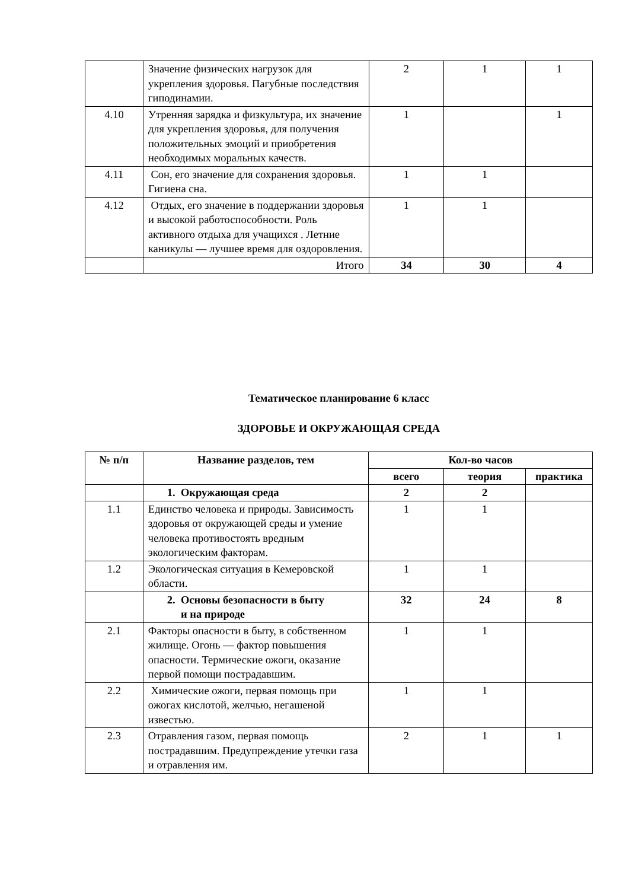| | Значение физических нагрузок для укрепления здоровья. Пагубные последствия гиподинамии. | 2 | 1 | 1 |
| 4.10 | Утренняя зарядка и физкультура, их значение для укрепления здоровья, для получения положительных эмоций и приобретения необходимых моральных качеств. | 1 | | 1 |
| 4.11 | Сон, его значение для сохранения здоровья. Гигиена сна. | 1 | 1 | |
| 4.12 | Отдых, его значение в поддержании здоровья и высокой работоспособности. Роль активного отдыха для учащихся . Летние каникулы — лучшее время для оздоровления. | 1 | 1 | |
| | Итого | 34 | 30 | 4 |
Тематическое планирование 6 класс
ЗДОРОВЬЕ И ОКРУЖАЮЩАЯ СРЕДА
| № п/п | Название разделов, тем | Кол-во часов | | |
| --- | --- | --- | --- | --- |
| | | всего | теория | практика |
| | 1. Окружающая среда | 2 | 2 | |
| 1.1 | Единство человека и природы. Зависимость здоровья от окружающей среды и умение человека противостоять вредным экологическим факторам. | 1 | 1 | |
| 1.2 | Экологическая ситуация в Кемеровской области. | 1 | 1 | |
| | 2. Основы безопасности в быту и на природе | 32 | 24 | 8 |
| 2.1 | Факторы опасности в быту, в собственном жилище. Огонь — фактор повышения опасности. Термические ожоги, оказание первой помощи пострадавшим. | 1 | 1 | |
| 2.2 | Химические ожоги, первая помощь при ожогах кислотой, желчью, негашеной известью. | 1 | 1 | |
| 2.3 | Отравления газом, первая помощь пострадавшим. Предупреждение утечки газа и отравления им. | 2 | 1 | 1 |